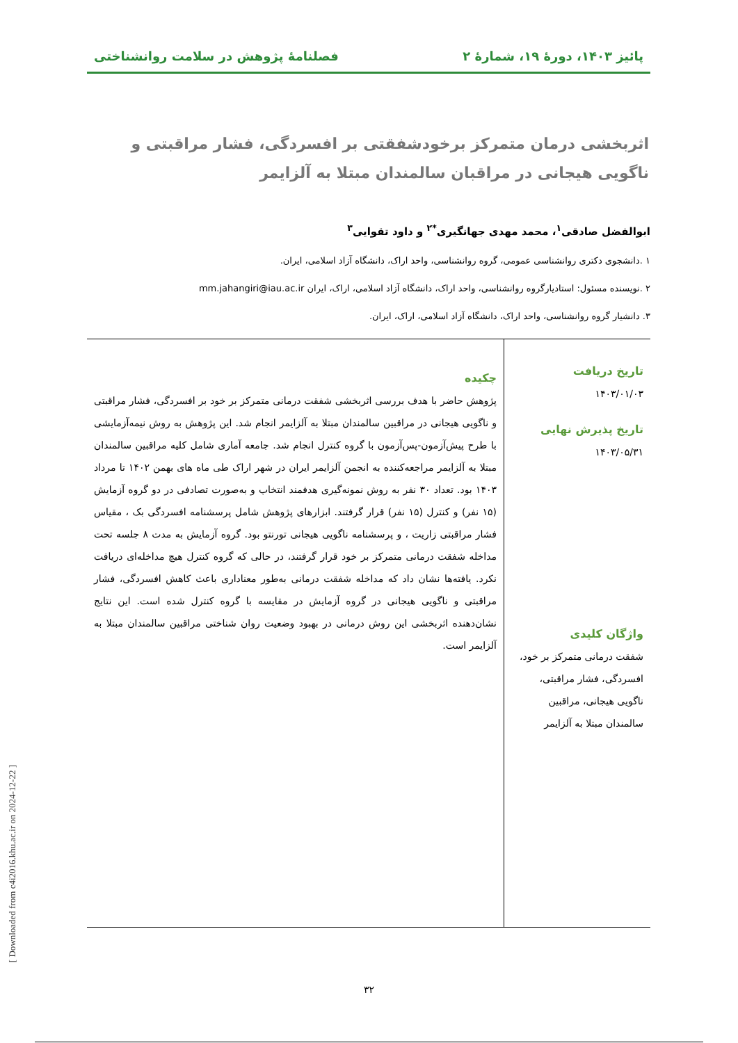پائیز ۱۴۰۳، دورهٔ ۱۹، شمارهٔ ۲ فصلنامهٔ پژوهش در سلامت روانشناختی
اثربخشی درمان متمرکز برخودشفقتی بر افسردگی، فشار مراقبتی و ناگویی هیجانی در مراقبان سالمندان مبتلا به آلزایمر
ابوالفضل صادقی<sup>۱</sup>، محمد مهدی جهانگیری<sup>*۲</sup> و داود تقوایی<sup>۳</sup>
۱ .دانشجوی دکتری روانشناسی عمومی، گروه روانشناسی، واحد اراک، دانشگاه آزاد اسلامی، ایران.
۲ .نویسنده مسئول: استادیارگروه روانشناسی، واحد اراک، دانشگاه آزاد اسلامی، اراک، ایران mm.jahangiri@iau.ac.ir
۳. دانشیار گروه روانشناسی، واحد اراک، دانشگاه آزاد اسلامی، اراک، ایران.
تاریخ دریافت
۱۴۰۳/۰۱/۰۳
تاریخ پذیرش نهایی
۱۴۰۳/۰۵/۳۱
واژگان کلیدی
شفقت درمانی متمرکز بر خود، افسردگی، فشار مراقبتی، ناگویی هیجانی، مراقبین سالمندان مبتلا به آلزایمر
چکیده
پژوهش حاضر با هدف بررسی اثربخشی شفقت درمانی متمرکز بر خود بر افسردگی، فشار مراقبتی و ناگویی هیجانی در مراقبین سالمندان مبتلا به آلزایمر انجام شد. این پژوهش به روش نیمه‌آزمایشی با طرح پیش‌آزمون-پس‌آزمون با گروه کنترل انجام شد. جامعه آماری شامل کلیه مراقبین سالمندان مبتلا به آلزایمر مراجعه‌کننده به انجمن آلزایمر ایران در شهر اراک طی ماه های بهمن ۱۴۰۲ تا مرداد ۱۴۰۳ بود. تعداد ۳۰ نفر به روش نمونه‌گیری هدفمند انتخاب و به‌صورت تصادفی در دو گروه آزمایش (۱۵ نفر) و کنترل (۱۵ نفر) قرار گرفتند. ابزارهای پژوهش شامل پرسشنامه افسردگی بک ، مقیاس فشار مراقبتی زاریت ، و پرسشنامه ناگویی هیجانی تورنتو بود. گروه آزمایش به مدت ۸ جلسه تحت مداخله شفقت درمانی متمرکز بر خود قرار گرفتند، در حالی که گروه کنترل هیچ مداخله‌ای دریافت نکرد. یافته‌ها نشان داد که مداخله شفقت درمانی به‌طور معناداری باعث کاهش افسردگی، فشار مراقبتی و ناگویی هیجانی در گروه آزمایش در مقایسه با گروه کنترل شده است. این نتایج نشان‌دهنده اثربخشی این روش درمانی در بهبود وضعیت روان شناختی مراقبین سالمندان مبتلا به آلزایمر است.
۳۲
[ Downloaded from c4i2016.khu.ac.ir on 2024-12-22 ]